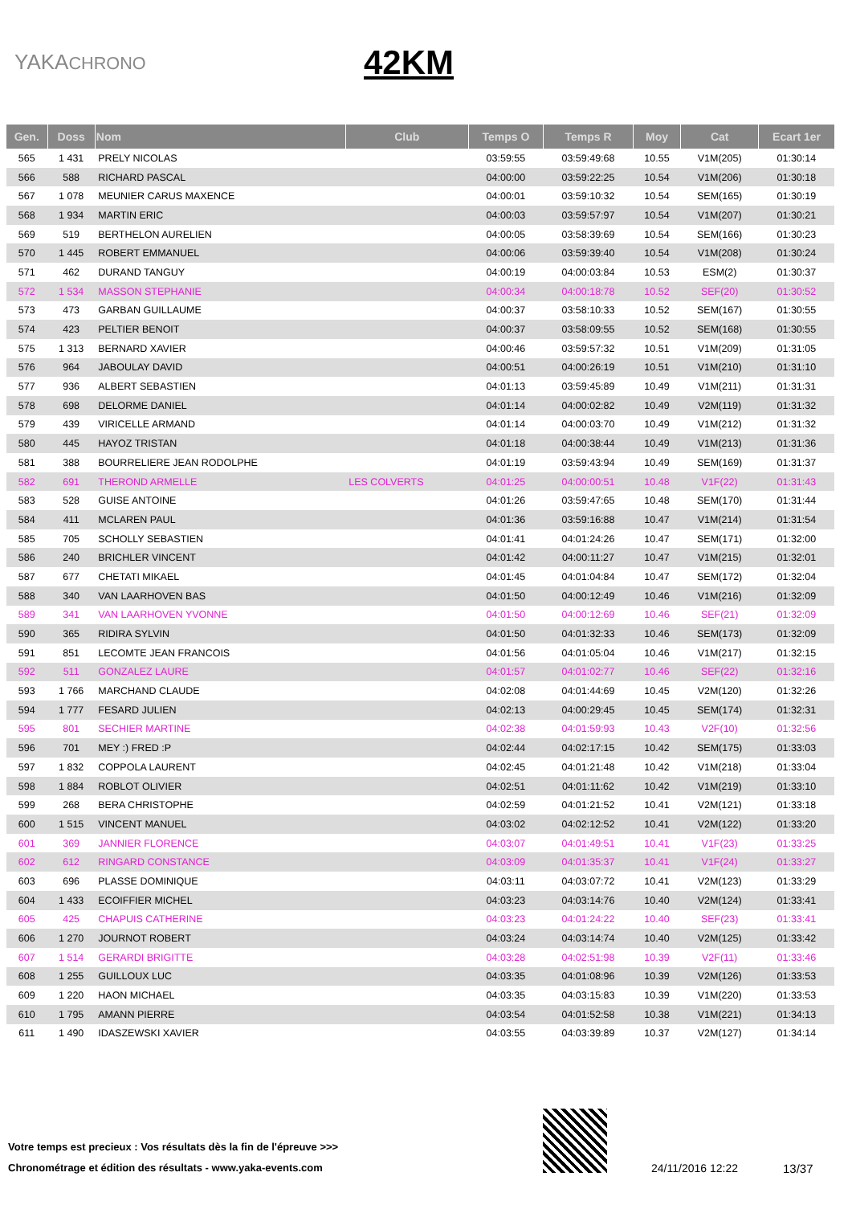YAKACHRONO
42KM
| Gen. | Doss | Nom | Club | Temps O | Temps R | Moy | Cat | Ecart 1er |
| --- | --- | --- | --- | --- | --- | --- | --- | --- |
| 565 | 1 431 | PRELY NICOLAS | | 03:59:55 | 03:59:49:68 | 10.55 | V1M(205) | 01:30:14 |
| 566 | 588 | RICHARD PASCAL | | 04:00:00 | 03:59:22:25 | 10.54 | V1M(206) | 01:30:18 |
| 567 | 1 078 | MEUNIER CARUS MAXENCE | | 04:00:01 | 03:59:10:32 | 10.54 | SEM(165) | 01:30:19 |
| 568 | 1 934 | MARTIN ERIC | | 04:00:03 | 03:59:57:97 | 10.54 | V1M(207) | 01:30:21 |
| 569 | 519 | BERTHELON AURELIEN | | 04:00:05 | 03:58:39:69 | 10.54 | SEM(166) | 01:30:23 |
| 570 | 1 445 | ROBERT EMMANUEL | | 04:00:06 | 03:59:39:40 | 10.54 | V1M(208) | 01:30:24 |
| 571 | 462 | DURAND TANGUY | | 04:00:19 | 04:00:03:84 | 10.53 | ESM(2) | 01:30:37 |
| 572 | 1 534 | MASSON STEPHANIE | | 04:00:34 | 04:00:18:78 | 10.52 | SEF(20) | 01:30:52 |
| 573 | 473 | GARBAN GUILLAUME | | 04:00:37 | 03:58:10:33 | 10.52 | SEM(167) | 01:30:55 |
| 574 | 423 | PELTIER BENOIT | | 04:00:37 | 03:58:09:55 | 10.52 | SEM(168) | 01:30:55 |
| 575 | 1 313 | BERNARD XAVIER | | 04:00:46 | 03:59:57:32 | 10.51 | V1M(209) | 01:31:05 |
| 576 | 964 | JABOULAY DAVID | | 04:00:51 | 04:00:26:19 | 10.51 | V1M(210) | 01:31:10 |
| 577 | 936 | ALBERT SEBASTIEN | | 04:01:13 | 03:59:45:89 | 10.49 | V1M(211) | 01:31:31 |
| 578 | 698 | DELORME DANIEL | | 04:01:14 | 04:00:02:82 | 10.49 | V2M(119) | 01:31:32 |
| 579 | 439 | VIRICELLE ARMAND | | 04:01:14 | 04:00:03:70 | 10.49 | V1M(212) | 01:31:32 |
| 580 | 445 | HAYOZ TRISTAN | | 04:01:18 | 04:00:38:44 | 10.49 | V1M(213) | 01:31:36 |
| 581 | 388 | BOURRELIERE JEAN RODOLPHE | | 04:01:19 | 03:59:43:94 | 10.49 | SEM(169) | 01:31:37 |
| 582 | 691 | THEROND ARMELLE | LES COLVERTS | 04:01:25 | 04:00:00:51 | 10.48 | V1F(22) | 01:31:43 |
| 583 | 528 | GUISE ANTOINE | | 04:01:26 | 03:59:47:65 | 10.48 | SEM(170) | 01:31:44 |
| 584 | 411 | MCLAREN PAUL | | 04:01:36 | 03:59:16:88 | 10.47 | V1M(214) | 01:31:54 |
| 585 | 705 | SCHOLLY SEBASTIEN | | 04:01:41 | 04:01:24:26 | 10.47 | SEM(171) | 01:32:00 |
| 586 | 240 | BRICHLER VINCENT | | 04:01:42 | 04:00:11:27 | 10.47 | V1M(215) | 01:32:01 |
| 587 | 677 | CHETATI MIKAEL | | 04:01:45 | 04:01:04:84 | 10.47 | SEM(172) | 01:32:04 |
| 588 | 340 | VAN LAARHOVEN BAS | | 04:01:50 | 04:00:12:49 | 10.46 | V1M(216) | 01:32:09 |
| 589 | 341 | VAN LAARHOVEN YVONNE | | 04:01:50 | 04:00:12:69 | 10.46 | SEF(21) | 01:32:09 |
| 590 | 365 | RIDIRA SYLVIN | | 04:01:50 | 04:01:32:33 | 10.46 | SEM(173) | 01:32:09 |
| 591 | 851 | LECOMTE JEAN FRANCOIS | | 04:01:56 | 04:01:05:04 | 10.46 | V1M(217) | 01:32:15 |
| 592 | 511 | GONZALEZ LAURE | | 04:01:57 | 04:01:02:77 | 10.46 | SEF(22) | 01:32:16 |
| 593 | 1 766 | MARCHAND CLAUDE | | 04:02:08 | 04:01:44:69 | 10.45 | V2M(120) | 01:32:26 |
| 594 | 1 777 | FESARD JULIEN | | 04:02:13 | 04:00:29:45 | 10.45 | SEM(174) | 01:32:31 |
| 595 | 801 | SECHIER MARTINE | | 04:02:38 | 04:01:59:93 | 10.43 | V2F(10) | 01:32:56 |
| 596 | 701 | MEY :) FRED :P | | 04:02:44 | 04:02:17:15 | 10.42 | SEM(175) | 01:33:03 |
| 597 | 1 832 | COPPOLA LAURENT | | 04:02:45 | 04:01:21:48 | 10.42 | V1M(218) | 01:33:04 |
| 598 | 1 884 | ROBLOT OLIVIER | | 04:02:51 | 04:01:11:62 | 10.42 | V1M(219) | 01:33:10 |
| 599 | 268 | BERA CHRISTOPHE | | 04:02:59 | 04:01:21:52 | 10.41 | V2M(121) | 01:33:18 |
| 600 | 1 515 | VINCENT MANUEL | | 04:03:02 | 04:02:12:52 | 10.41 | V2M(122) | 01:33:20 |
| 601 | 369 | JANNIER FLORENCE | | 04:03:07 | 04:01:49:51 | 10.41 | V1F(23) | 01:33:25 |
| 602 | 612 | RINGARD CONSTANCE | | 04:03:09 | 04:01:35:37 | 10.41 | V1F(24) | 01:33:27 |
| 603 | 696 | PLASSE DOMINIQUE | | 04:03:11 | 04:03:07:72 | 10.41 | V2M(123) | 01:33:29 |
| 604 | 1 433 | ECOIFFIER MICHEL | | 04:03:23 | 04:03:14:76 | 10.40 | V2M(124) | 01:33:41 |
| 605 | 425 | CHAPUIS CATHERINE | | 04:03:23 | 04:01:24:22 | 10.40 | SEF(23) | 01:33:41 |
| 606 | 1 270 | JOURNOT ROBERT | | 04:03:24 | 04:03:14:74 | 10.40 | V2M(125) | 01:33:42 |
| 607 | 1 514 | GERARDI BRIGITTE | | 04:03:28 | 04:02:51:98 | 10.39 | V2F(11) | 01:33:46 |
| 608 | 1 255 | GUILLOUX LUC | | 04:03:35 | 04:01:08:96 | 10.39 | V2M(126) | 01:33:53 |
| 609 | 1 220 | HAON MICHAEL | | 04:03:35 | 04:03:15:83 | 10.39 | V1M(220) | 01:33:53 |
| 610 | 1 795 | AMANN PIERRE | | 04:03:54 | 04:01:52:58 | 10.38 | V1M(221) | 01:34:13 |
| 611 | 1 490 | IDASZEWSKI XAVIER | | 04:03:55 | 04:03:39:89 | 10.37 | V2M(127) | 01:34:14 |
Votre temps est precieux : Vos résultats dès la fin de l'épreuve >>>
Chronométrage et édition des résultats - www.yaka-events.com
24/11/2016 12:22 13/37